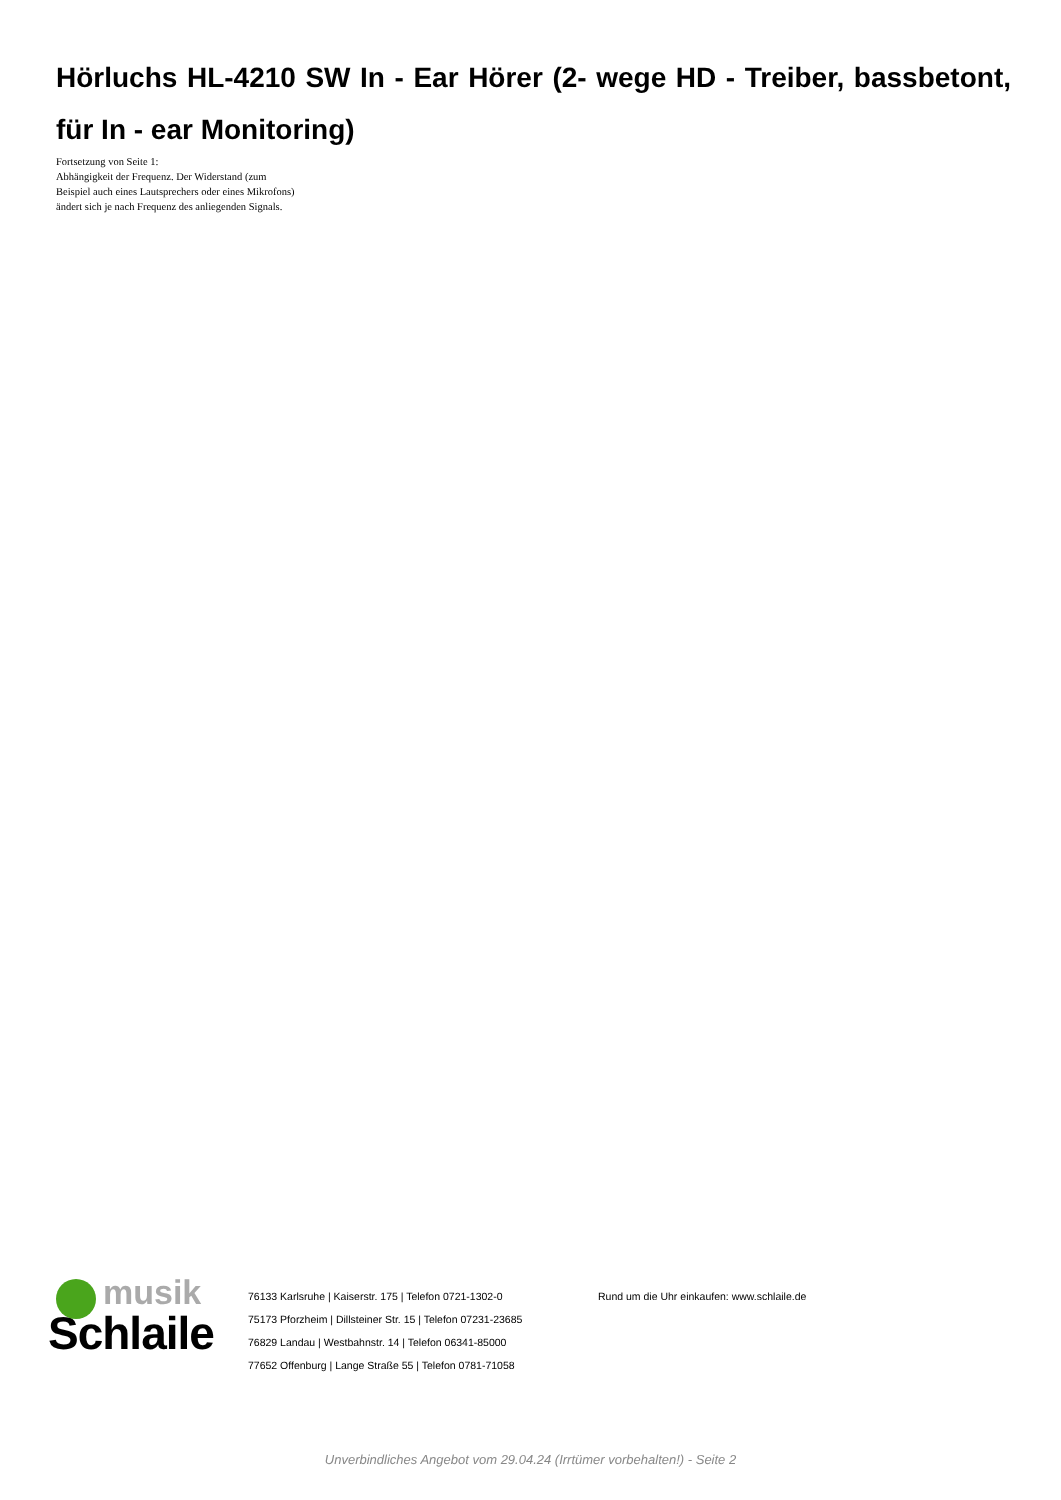Hörluchs HL-4210 SW In - Ear Hörer (2- wege HD - Treiber, bassbetont, für In - ear Monitoring)
Fortsetzung von Seite 1:
Abhängigkeit der Frequenz. Der Widerstand (zum Beispiel auch eines Lautsprechers oder eines Mikrofons) ändert sich je nach Frequenz des anliegenden Signals.
musik
Schlaile
76133 Karlsruhe | Kaiserstr. 175 | Telefon 0721-1302-0
75173 Pforzheim | Dillsteiner Str. 15 | Telefon 07231-23685
76829 Landau | Westbahnstr. 14 | Telefon 06341-85000
77652 Offenburg | Lange Straße 55 | Telefon 0781-71058
Rund um die Uhr einkaufen: www.schlaile.de
Unverbindliches Angebot vom 29.04.24 (Irrtümer vorbehalten!) - Seite 2